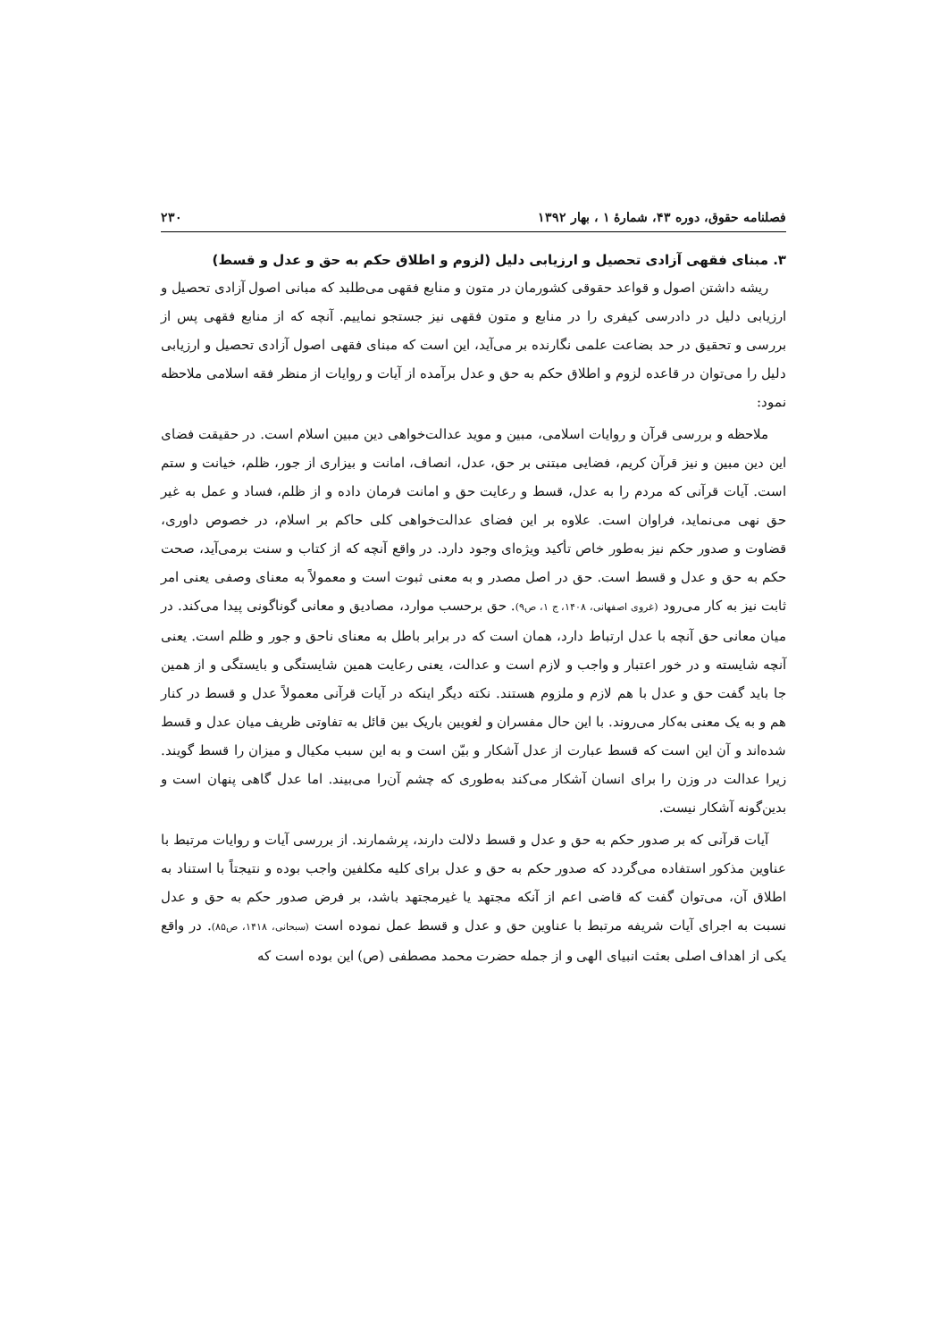فصلنامه حقوق، دوره ۴۳، شمارهٔ ۱ ، بهار ۱۳۹۲ ۲۳۰
۳. مبنای فقهی آزادی تحصیل و ارزیابی دلیل (لزوم و اطلاق حکم به حق و عدل و قسط)
ریشه داشتن اصول و قواعد حقوقی کشورمان در متون و منابع فقهی می‌طلبد که مبانی اصول آزادی تحصیل و ارزیابی دلیل در دادرسی کیفری را در منابع و متون فقهی نیز جستجو نماییم. آنچه که از منابع فقهی پس از بررسی و تحقیق در حد بضاعت علمی نگارنده بر می‌آید، این است که مبنای فقهی اصول آزادی تحصیل و ارزیابی دلیل را می‌توان در قاعده لزوم و اطلاق حکم به حق و عدل برآمده از آیات و روایات از منظر فقه اسلامی ملاحظه نمود:
ملاحظه و بررسی قرآن و روایات اسلامی، مبین و موید عدالت‌خواهی دین مبین اسلام است. در حقیقت فضای این دین مبین و نیز قرآن کریم، فضایی مبتنی بر حق، عدل، انصاف، امانت و بیزاری از جور، ظلم، خیانت و ستم است. آیات قرآنی که مردم را به عدل، قسط و رعایت حق و امانت فرمان داده و از ظلم، فساد و عمل به غیر حق نهی می‌نماید، فراوان است. علاوه بر این فضای عدالت‌خواهی کلی حاکم بر اسلام، در خصوص داوری، قضاوت و صدور حکم نیز به‌طور خاص تأکید ویژه‌ای وجود دارد. در واقع آنچه که از کتاب و سنت برمی‌آید، صحت حکم به حق و عدل و قسط است. حق در اصل مصدر و به معنی ثبوت است و معمولاً به معنای وصفی یعنی امر ثابت نیز به کار می‌رود (غروی اصفهانی، ۱۴۰۸، ج ۱، ص۹). حق برحسب موارد، مصادیق و معانی گوناگونی پیدا می‌کند. در میان معانی حق آنچه با عدل ارتباط دارد، همان است که در برابر باطل به معنای ناحق و جور و ظلم است. یعنی آنچه شایسته و در خور اعتبار و واجب و لازم است و عدالت، یعنی رعایت همین شایستگی و بایستگی و از همین جا باید گفت حق و عدل با هم لازم و ملزوم هستند. نکته دیگر اینکه در آیات قرآنی معمولاً عدل و قسط در کنار هم و به یک معنی به‌کار می‌روند. با این حال مفسران و لغویین باریک بین قائل به تفاوتی ظریف میان عدل و قسط شده‌اند و آن این است که قسط عبارت از عدل آشکار و بیّن است و به این سبب مکیال و میزان را قسط گویند. زیرا عدالت در وزن را برای انسان آشکار می‌کند به‌طوری که چشم آن‌را می‌بیند. اما عدل گاهی پنهان است و بدین‌گونه آشکار نیست.
آیات قرآنی که بر صدور حکم به حق و عدل و قسط دلالت دارند، پرشمارند. از بررسی آیات و روایات مرتبط با عناوین مذکور استفاده می‌گردد که صدور حکم به حق و عدل برای کلیه مکلفین واجب بوده و نتیجتاً با استناد به اطلاق آن، می‌توان گفت که قاضی اعم از آنکه مجتهد یا غیرمجتهد باشد، بر فرض صدور حکم به حق و عدل نسبت به اجرای آیات شریفه مرتبط با عناوین حق و عدل و قسط عمل نموده است (سبحانی، ۱۴۱۸، ص۸۵). در واقع یکی از اهداف اصلی بعثت انبیای الهی و از جمله حضرت محمد مصطفی (ص) این بوده است که